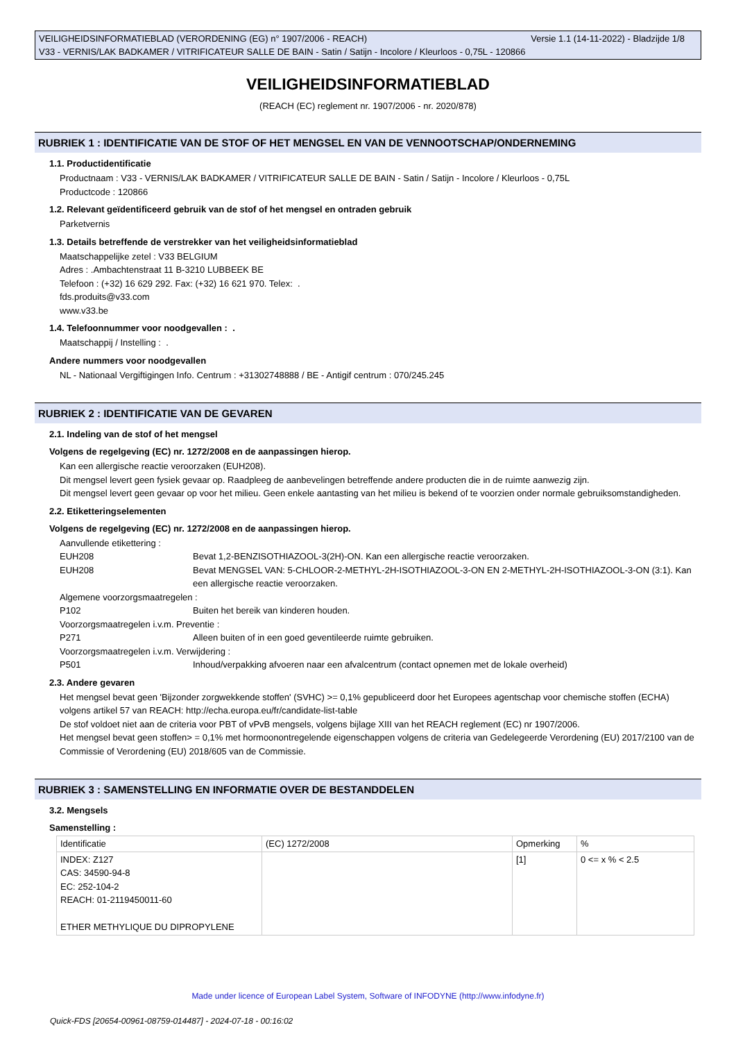VEILIGHEIDSINFORMATIEBLAD (VERORDENING (EG) n° 1907/2006 - REACH) Versie 1.1 (14-11-2022) - Bladzijde 1/8
V33 - VERNIS/LAK BADKAMER / VITRIFICATEUR SALLE DE BAIN - Satin / Satijn - Incolore / Kleurloos - 0,75L - 120866
VEILIGHEIDSINFORMATIEBLAD
(REACH (EC) reglement nr. 1907/2006 - nr. 2020/878)
RUBRIEK 1 : IDENTIFICATIE VAN DE STOF OF HET MENGSEL EN VAN DE VENNOOTSCHAP/ONDERNEMING
1.1. Productidentificatie
Productnaam : V33 - VERNIS/LAK BADKAMER / VITRIFICATEUR SALLE DE BAIN - Satin / Satijn - Incolore / Kleurloos - 0,75L
Productcode : 120866
1.2. Relevant geïdentificeerd gebruik van de stof of het mengsel en ontraden gebruik
Parketvernis
1.3. Details betreffende de verstrekker van het veiligheidsinformatieblad
Maatschappelijke zetel : V33 BELGIUM
Adres : .Ambachtenstraat 11 B-3210 LUBBEEK BE
Telefoon : (+32) 16 629 292. Fax: (+32) 16 621 970. Telex: .
fds.produits@v33.com
www.v33.be
1.4. Telefoonnummer voor noodgevallen : .
Maatschappij / Instelling : .
Andere nummers voor noodgevallen
NL - Nationaal Vergiftigingen Info. Centrum : +31302748888 / BE - Antigif centrum : 070/245.245
RUBRIEK 2 : IDENTIFICATIE VAN DE GEVAREN
2.1. Indeling van de stof of het mengsel
Volgens de regelgeving (EC) nr. 1272/2008 en de aanpassingen hierop.
Kan een allergische reactie veroorzaken (EUH208).
Dit mengsel levert geen fysiek gevaar op. Raadpleeg de aanbevelingen betreffende andere producten die in de ruimte aanwezig zijn.
Dit mengsel levert geen gevaar op voor het milieu. Geen enkele aantasting van het milieu is bekend of te voorzien onder normale gebruiksomstandigheden.
2.2. Etiketteringselementen
Volgens de regelgeving (EC) nr. 1272/2008 en de aanpassingen hierop.
Aanvullende etikettering :
EUH208 Bevat 1,2-BENZISOTHIAZOOL-3(2H)-ON. Kan een allergische reactie veroorzaken.
EUH208 Bevat MENGSEL VAN: 5-CHLOOR-2-METHYL-2H-ISOTHIAZOOL-3-ON EN 2-METHYL-2H-ISOTHIAZOOL-3-ON (3:1). Kan een allergische reactie veroorzaken.
Algemene voorzorgsmaatregelen :
P102 Buiten het bereik van kinderen houden.
Voorzorgsmaatregelen i.v.m. Preventie :
P271 Alleen buiten of in een goed geventileerde ruimte gebruiken.
Voorzorgsmaatregelen i.v.m. Verwijdering :
P501 Inhoud/verpakking afvoeren naar een afvalcentrum (contact opnemen met de lokale overheid)
2.3. Andere gevaren
Het mengsel bevat geen 'Bijzonder zorgwekkende stoffen' (SVHC) >= 0,1% gepubliceerd door het Europees agentschap voor chemische stoffen (ECHA) volgens artikel 57 van REACH: http://echa.europa.eu/fr/candidate-list-table
De stof voldoet niet aan de criteria voor PBT of vPvB mengsels, volgens bijlage XIII van het REACH reglement (EC) nr 1907/2006.
Het mengsel bevat geen stoffen> = 0,1% met hormoonontregelende eigenschappen volgens de criteria van Gedelegeerde Verordening (EU) 2017/2100 van de Commissie of Verordening (EU) 2018/605 van de Commissie.
RUBRIEK 3 : SAMENSTELLING EN INFORMATIE OVER DE BESTANDDELEN
3.2. Mengsels
Samenstelling :
| Identificatie | (EC) 1272/2008 | Opmerking | % |
| INDEX: Z127 CAS: 34590-94-8 EC: 252-104-2 REACH: 01-2119450011-60 ETHER METHYLIQUE DU DIPROPYLENE | | [1] | 0 <= x % < 2.5 |
Made under licence of European Label System, Software of INFODYNE (http://www.infodyne.fr)
Quick-FDS [20654-00961-08759-014487] - 2024-07-18 - 00:16:02